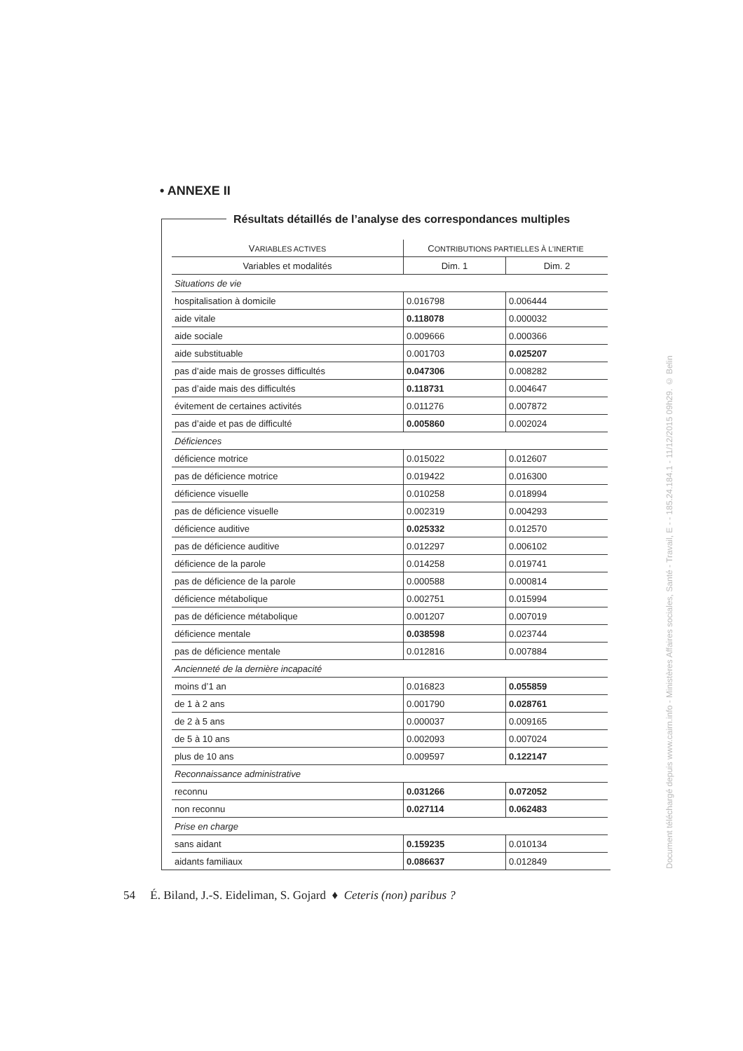• ANNEXE II
Résultats détaillés de l’analyse des correspondances multiples
| V ARIABLES ACTIVES | C ONTRIBUTIONS PARTIELLES À L’INERTIE | |
| --- | --- | --- |
| Variables et modalités | Dim. 1 | Dim. 2 |
| Situations de vie | | |
| hospitalisation à domicile | 0.016798 | 0.006444 |
| aide vitale | 0.118078 | 0.000032 |
| aide sociale | 0.009666 | 0.000366 |
| aide substituable | 0.001703 | 0.025207 |
| pas d’aide mais de grosses difficultés | 0.047306 | 0.008282 |
| pas d’aide mais des difficultés | 0.118731 | 0.004647 |
| évitement de certaines activités | 0.011276 | 0.007872 |
| pas d’aide et pas de difficulté | 0.005860 | 0.002024 |
| Déficiences | | |
| déficience motrice | 0.015022 | 0.012607 |
| pas de déficience motrice | 0.019422 | 0.016300 |
| déficience visuelle | 0.010258 | 0.018994 |
| pas de déficience visuelle | 0.002319 | 0.004293 |
| déficience auditive | 0.025332 | 0.012570 |
| pas de déficience auditive | 0.012297 | 0.006102 |
| déficience de la parole | 0.014258 | 0.019741 |
| pas de déficience de la parole | 0.000588 | 0.000814 |
| déficience métabolique | 0.002751 | 0.015994 |
| pas de déficience métabolique | 0.001207 | 0.007019 |
| déficience mentale | 0.038598 | 0.023744 |
| pas de déficience mentale | 0.012816 | 0.007884 |
| Ancienneté de la dernière incapacité | | |
| moins d’1 an | 0.016823 | 0.055859 |
| de 1 à 2 ans | 0.001790 | 0.028761 |
| de 2 à 5 ans | 0.000037 | 0.009165 |
| de 5 à 10 ans | 0.002093 | 0.007024 |
| plus de 10 ans | 0.009597 | 0.122147 |
| Reconnaissance administrative | | |
| reconnu | 0.031266 | 0.072052 |
| non reconnu | 0.027114 | 0.062483 |
| Prise en charge | | |
| sans aidant | 0.159235 | 0.010134 |
| aidants familiaux | 0.086637 | 0.012849 |
54 É. Biland, J.-S. Eideliman, S. Gojard ♦ Ceteris (non) paribus ?
Document téléchargé depuis www.cairn.info - Ministères Affaires sociales, Santé - Travail, E - - 185.24.184.1 - 11/12/2015 09h29. © Belin